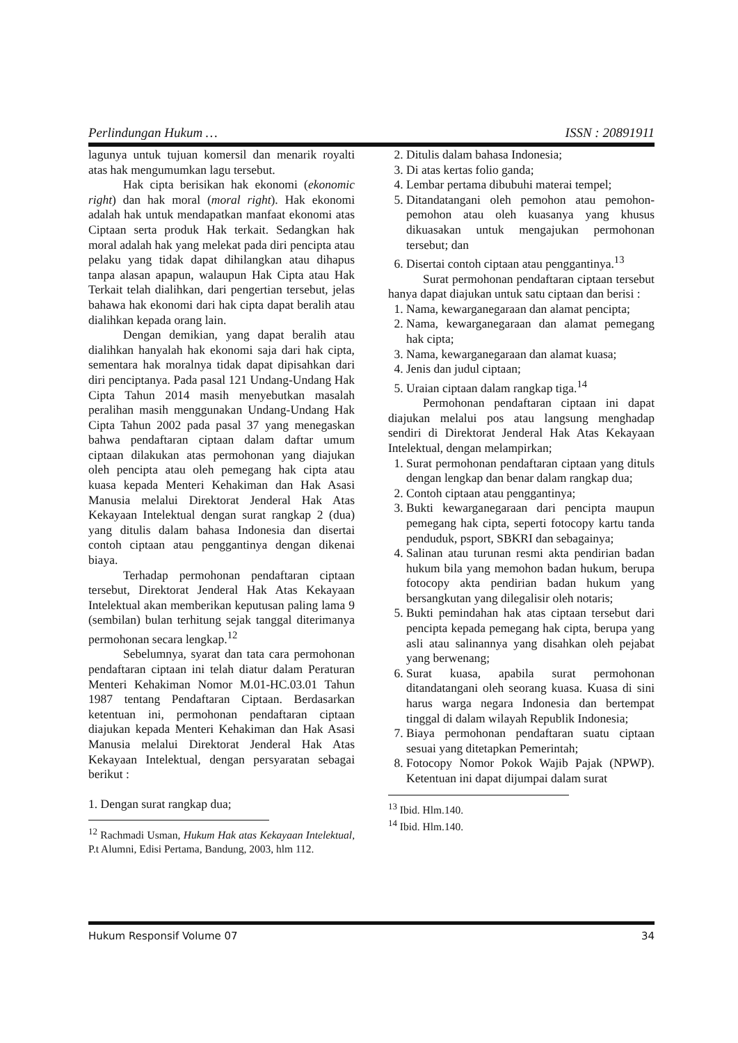Perlindungan Hukum … ISSN : 20891911
lagunya untuk tujuan komersil dan menarik royalti atas hak mengumumkan lagu tersebut.
Hak cipta berisikan hak ekonomi (ekonomic right) dan hak moral (moral right). Hak ekonomi adalah hak untuk mendapatkan manfaat ekonomi atas Ciptaan serta produk Hak terkait. Sedangkan hak moral adalah hak yang melekat pada diri pencipta atau pelaku yang tidak dapat dihilangkan atau dihapus tanpa alasan apapun, walaupun Hak Cipta atau Hak Terkait telah dialihkan, dari pengertian tersebut, jelas bahawa hak ekonomi dari hak cipta dapat beralih atau dialihkan kepada orang lain.
Dengan demikian, yang dapat beralih atau dialihkan hanyalah hak ekonomi saja dari hak cipta, sementara hak moralnya tidak dapat dipisahkan dari diri penciptanya. Pada pasal 121 Undang-Undang Hak Cipta Tahun 2014 masih menyebutkan masalah peralihan masih menggunakan Undang-Undang Hak Cipta Tahun 2002 pada pasal 37 yang menegaskan bahwa pendaftaran ciptaan dalam daftar umum ciptaan dilakukan atas permohonan yang diajukan oleh pencipta atau oleh pemegang hak cipta atau kuasa kepada Menteri Kehakiman dan Hak Asasi Manusia melalui Direktorat Jenderal Hak Atas Kekayaan Intelektual dengan surat rangkap 2 (dua) yang ditulis dalam bahasa Indonesia dan disertai contoh ciptaan atau penggantinya dengan dikenai biaya.
Terhadap permohonan pendaftaran ciptaan tersebut, Direktorat Jenderal Hak Atas Kekayaan Intelektual akan memberikan keputusan paling lama 9 (sembilan) bulan terhitung sejak tanggal diterimanya permohonan secara lengkap.<sup>12</sup>
Sebelumnya, syarat dan tata cara permohonan pendaftaran ciptaan ini telah diatur dalam Peraturan Menteri Kehakiman Nomor M.01-HC.03.01 Tahun 1987 tentang Pendaftaran Ciptaan. Berdasarkan ketentuan ini, permohonan pendaftaran ciptaan diajukan kepada Menteri Kehakiman dan Hak Asasi Manusia melalui Direktorat Jenderal Hak Atas Kekayaan Intelektual, dengan persyaratan sebagai berikut :
1. Dengan surat rangkap dua;
<sup>12</sup> Rachmadi Usman, Hukum Hak atas Kekayaan Intelektual, P.t Alumni, Edisi Pertama, Bandung, 2003, hlm 112.
2. Ditulis dalam bahasa Indonesia;
3. Di atas kertas folio ganda;
4. Lembar pertama dibubuhi materai tempel;
5. Ditandatangani oleh pemohon atau pemohon-pemohon atau oleh kuasanya yang khusus dikuasakan untuk mengajukan permohonan tersebut; dan
6. Disertai contoh ciptaan atau penggantinya.<sup>13</sup>
Surat permohonan pendaftaran ciptaan tersebut hanya dapat diajukan untuk satu ciptaan dan berisi :
1. Nama, kewarganegaraan dan alamat pencipta;
2. Nama, kewarganegaraan dan alamat pemegang hak cipta;
3. Nama, kewarganegaraan dan alamat kuasa;
4. Jenis dan judul ciptaan;
5. Uraian ciptaan dalam rangkap tiga.<sup>14</sup>
Permohonan pendaftaran ciptaan ini dapat diajukan melalui pos atau langsung menghadap sendiri di Direktorat Jenderal Hak Atas Kekayaan Intelektual, dengan melampirkan;
1. Surat permohonan pendaftaran ciptaan yang dituls dengan lengkap dan benar dalam rangkap dua;
2. Contoh ciptaan atau penggantinya;
3. Bukti kewarganegaraan dari pencipta maupun pemegang hak cipta, seperti fotocopy kartu tanda penduduk, psport, SBKRI dan sebagainya;
4. Salinan atau turunan resmi akta pendirian badan hukum bila yang memohon badan hukum, berupa fotocopy akta pendirian badan hukum yang bersangkutan yang dilegalisir oleh notaris;
5. Bukti pemindahan hak atas ciptaan tersebut dari pencipta kepada pemegang hak cipta, berupa yang asli atau salinannya yang disahkan oleh pejabat yang berwenang;
6. Surat kuasa, apabila surat permohonan ditandatangani oleh seorang kuasa. Kuasa di sini harus warga negara Indonesia dan bertempat tinggal di dalam wilayah Republik Indonesia;
7. Biaya permohonan pendaftaran suatu ciptaan sesuai yang ditetapkan Pemerintah;
8. Fotocopy Nomor Pokok Wajib Pajak (NPWP). Ketentuan ini dapat dijumpai dalam surat
<sup>13</sup> Ibid. Hlm.140.
<sup>14</sup> Ibid. Hlm.140.
Hukum Responsif Volume 07 34